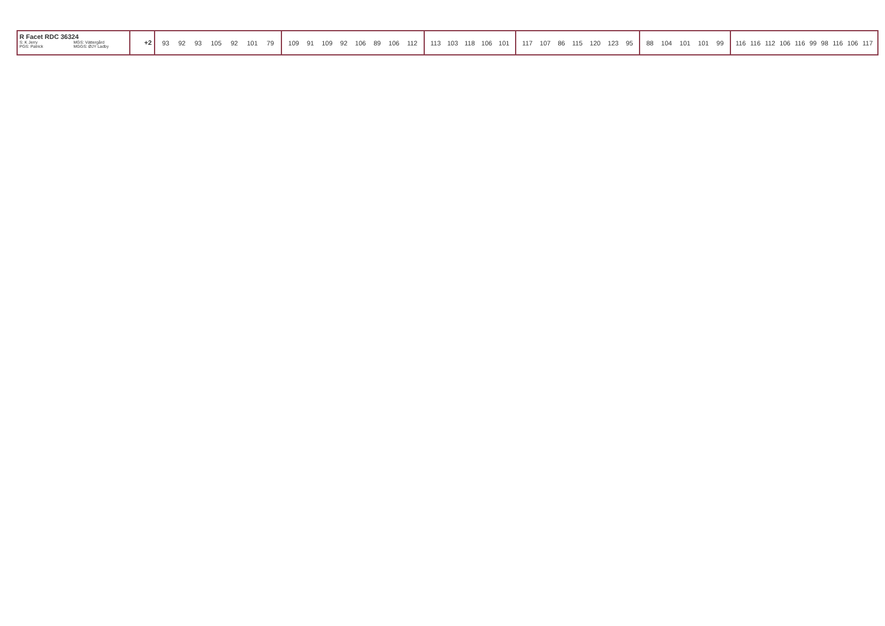R Facet RDC 36324
| S: K Jerry | MGS: Vättergård |
| PGS: Patrick | MGGS: ØJY Ladby |
+2
93 92 93 105 92 101 79 109 91 109 92 106 89 106 112 113 103 118 106 101 117 107 86 115 120 123 95 88 104 101 101 99 116 116 112 106 116 99 98 116 106 117